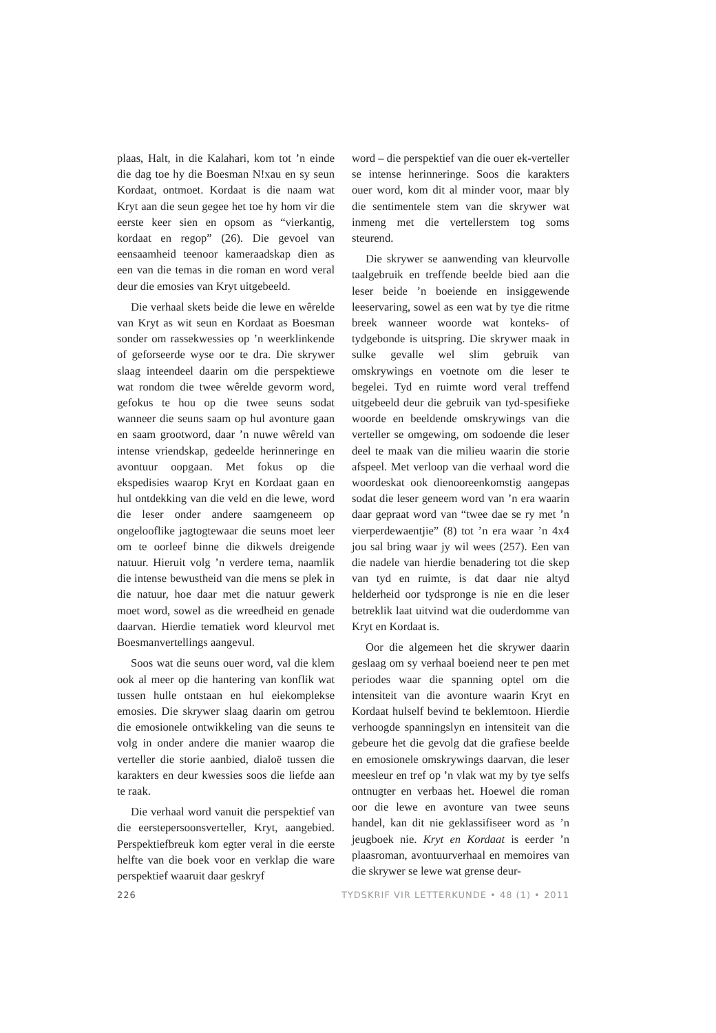plaas, Halt, in die Kalahari, kom tot ’n einde die dag toe hy die Boesman N!xau en sy seun Kordaat, ontmoet. Kordaat is die naam wat Kryt aan die seun gegee het toe hy hom vir die eerste keer sien en opsom as “vierkantig, kordaat en regop” (26). Die gevoel van eensaamheid teenoor kameraadskap dien as een van die temas in die roman en word veral deur die emosies van Kryt uitgebeeld.
Die verhaal skets beide die lewe en wêrelde van Kryt as wit seun en Kordaat as Boesman sonder om rassekwessies op ’n weerklinkende of geforseerde wyse oor te dra. Die skrywer slaag inteendeel daarin om die perspektiewe wat rondom die twee wêrelde gevorm word, gefokus te hou op die twee seuns sodat wanneer die seuns saam op hul avonture gaan en saam grootword, daar ’n nuwe wêreld van intense vriendskap, gedeelde herinneringe en avontuur oopgaan. Met fokus op die ekspedisies waarop Kryt en Kordaat gaan en hul ontdekking van die veld en die lewe, word die leser onder andere saamgeneem op ongelooflike jagtogtewaar die seuns moet leer om te oorleef binne die dikwels dreigende natuur. Hieruit volg ’n verdere tema, naamlik die intense bewustheid van die mens se plek in die natuur, hoe daar met die natuur gewerk moet word, sowel as die wreedheid en genade daarvan. Hierdie tematiek word kleurvol met Boesmanvertellings aangevul.
Soos wat die seuns ouer word, val die klem ook al meer op die hantering van konflik wat tussen hulle ontstaan en hul eiekomplekse emosies. Die skrywer slaag daarin om getrou die emosionele ontwikkeling van die seuns te volg in onder andere die manier waarop die verteller die storie aanbied, dialoë tussen die karakters en deur kwessies soos die liefde aan te raak.
Die verhaal word vanuit die perspektief van die eerstepersoonsverteller, Kryt, aangebied. Perspektiefbreuk kom egter veral in die eerste helfte van die boek voor en verklap die ware perspektief waaruit daar geskryf
word – die perspektief van die ouer ek-verteller se intense herinneringe. Soos die karakters ouer word, kom dit al minder voor, maar bly die sentimentele stem van die skrywer wat inmeng met die vertellerstem tog soms steurend.
Die skrywer se aanwending van kleurvolle taalgebruik en treffende beelde bied aan die leser beide ’n boeiende en insiggewende leeservaring, sowel as een wat by tye die ritme breek wanneer woorde wat konteks- of tydgebonde is uitspring. Die skrywer maak in sulke gevalle wel slim gebruik van omskrywings en voetnote om die leser te begelei. Tyd en ruimte word veral treffend uitgebeeld deur die gebruik van tyd-spesifieke woorde en beeldende omskrywings van die verteller se omgewing, om sodoende die leser deel te maak van die milieu waarin die storie afspeel. Met verloop van die verhaal word die woordeskat ook dienooreenkomstig aangepas sodat die leser geneem word van ’n era waarin daar gepraat word van “twee dae se ry met ’n vierperdewaentjie” (8) tot ’n era waar ’n 4x4 jou sal bring waar jy wil wees (257). Een van die nadele van hierdie benadering tot die skep van tyd en ruimte, is dat daar nie altyd helderheid oor tydspronge is nie en die leser betreklik laat uitvind wat die ouderdomme van Kryt en Kordaat is.
Oor die algemeen het die skrywer daarin geslaag om sy verhaal boeiend neer te pen met periodes waar die spanning optel om die intensiteit van die avonture waarin Kryt en Kordaat hulself bevind te beklemtoon. Hierdie verhoogde spanningslyn en intensiteit van die gebeure het die gevolg dat die grafiese beelde en emosionele omskrywings daarvan, die leser meesleur en tref op ’n vlak wat my by tye selfs ontnugter en verbaas het. Hoewel die roman oor die lewe en avonture van twee seuns handel, kan dit nie geklassifiseer word as ’n jeugboek nie. Kryt en Kordaat is eerder ’n plaasroman, avontuurverhaal en memoires van die skrywer se lewe wat grense deur-
226 TYDSKRIF VIR LETTERKUNDE • 48 (1) • 2011